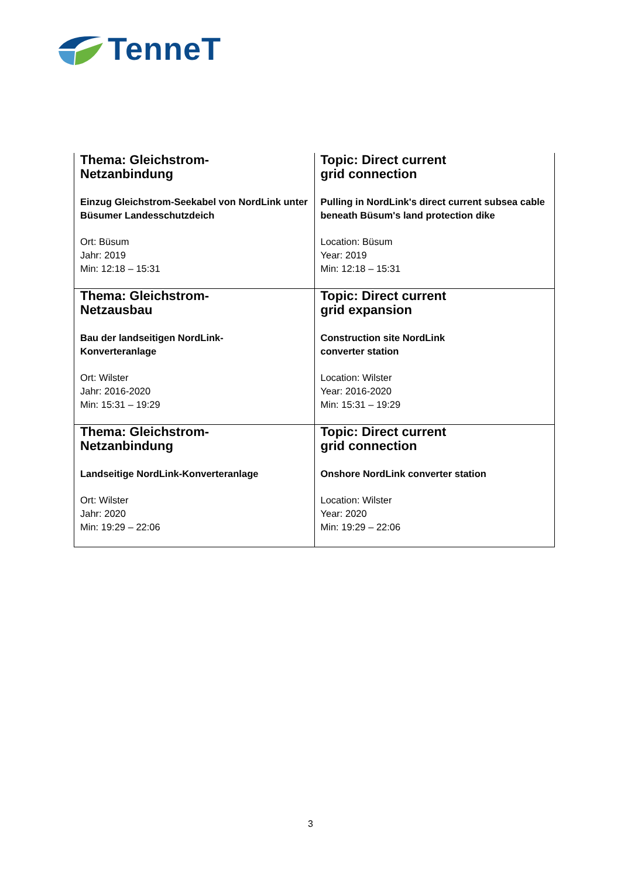TenneT
| Thema: Gleichstrom- Netzanbindung Einzug Gleichstrom-Seekabel von NordLink unter Büsumer Landesschutzdeich Ort: Büsum Jahr: 2019 Min: 12:18 – 15:31 | Topic: Direct current grid connection Pulling in NordLink's direct current subsea cable beneath Büsum's land protection dike Location: Büsum Year: 2019 Min: 12:18 – 15:31 |
| Thema: Gleichstrom- Netzausbau Bau der landseitigen NordLink- Konverteranlage Ort: Wilster Jahr: 2016-2020 Min: 15:31 – 19:29 | Topic: Direct current grid expansion Construction site NordLink converter station Location: Wilster Year: 2016-2020 Min: 15:31 – 19:29 |
| Thema: Gleichstrom- Netzanbindung Landseitige NordLink-Konverteranlage Ort: Wilster Jahr: 2020 Min: 19:29 – 22:06 | Topic: Direct current grid connection Onshore NordLink converter station Location: Wilster Year: 2020 Min: 19:29 – 22:06 |
3